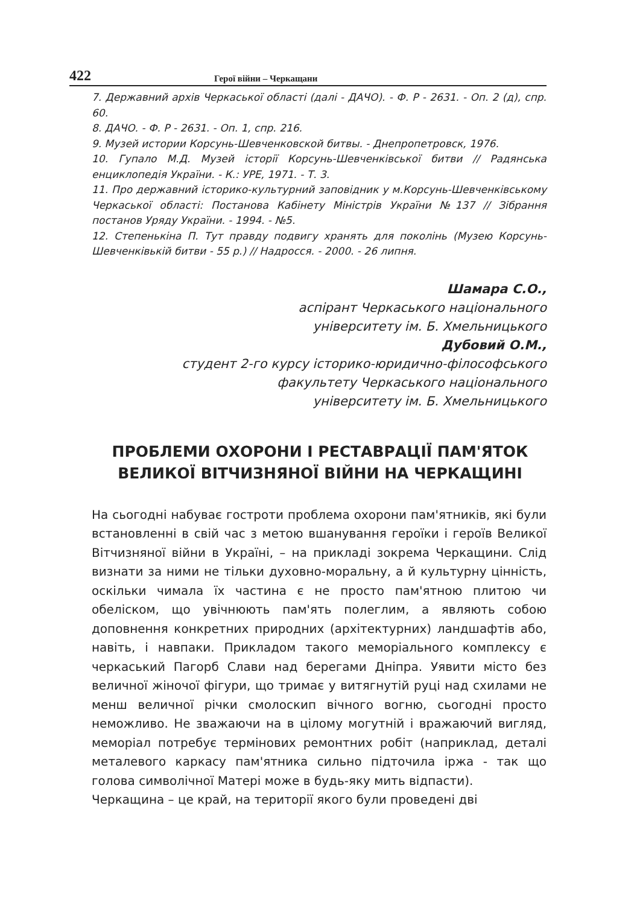422 Герої війни – Черкащани
7. Державний архів Черкаської області (далі - ДАЧО). - Ф. Р - 2631. - Оп. 2 (д), спр. 60.
8. ДАЧО. - Ф. Р - 2631. - Оп. 1, спр. 216.
9. Музей истории Корсунь-Шевченковской битвы. - Днепропетровск, 1976.
10. Гупало М.Д. Музей історії Корсунь-Шевченківської битви // Радянська енциклопедія України. - К.: УРЕ, 1971. - Т. 3.
11. Про державний історико-культурний заповідник у м.Корсунь-Шевченківському Черкаської області: Постанова Кабінету Міністрів України №137 // Зібрання постанов Уряду України. - 1994. - №5.
12. Степенькіна П. Тут правду подвигу хранять для поколінь (Музею Корсунь-Шевченківькій битви - 55 р.) // Надросся. - 2000. - 26 липня.
Шамара С.О.,
аспірант Черкаського національного
університету ім. Б. Хмельницького
Дубовий О.М.,
студент 2-го курсу історико-юридично-філософського
факультету Черкаського національного
університету ім. Б. Хмельницького
ПРОБЛЕМИ ОХОРОНИ І РЕСТАВРАЦІЇ ПАМ'ЯТОК
ВЕЛИКОЇ ВІТЧИЗНЯНОЇ ВІЙНИ НА ЧЕРКАЩИНІ
На сьогодні набуває гостроти проблема охорони пам'ятників, які були встановленні в свій час з метою вшанування героїки і героїв Великої Вітчизняної війни в Україні, – на прикладі зокрема Черкащини. Слід визнати за ними не тільки духовно-моральну, а й культурну цінність, оскільки чимала їх частина є не просто пам'ятною плитою чи обеліском, що увічнюють пам'ять полеглим, а являють собою доповнення конкретних природних (архітектурних) ландшафтів або, навіть, і навпаки. Прикладом такого меморіального комплексу є черкаський Пагорб Слави над берегами Дніпра. Уявити місто без величної жіночої фігури, що тримає у витягнутій руці над схилами не менш величної річки смолоскип вічного вогню, сьогодні просто неможливо. Не зважаючи на в цілому могутній і вражаючий вигляд, меморіал потребує термінових ремонтних робіт (наприклад, деталі металевого каркасу пам'ятника сильно підточила іржа - так що голова символічної Матері може в будь-яку мить відпасти).
Черкащина – це край, на території якого були проведені дві